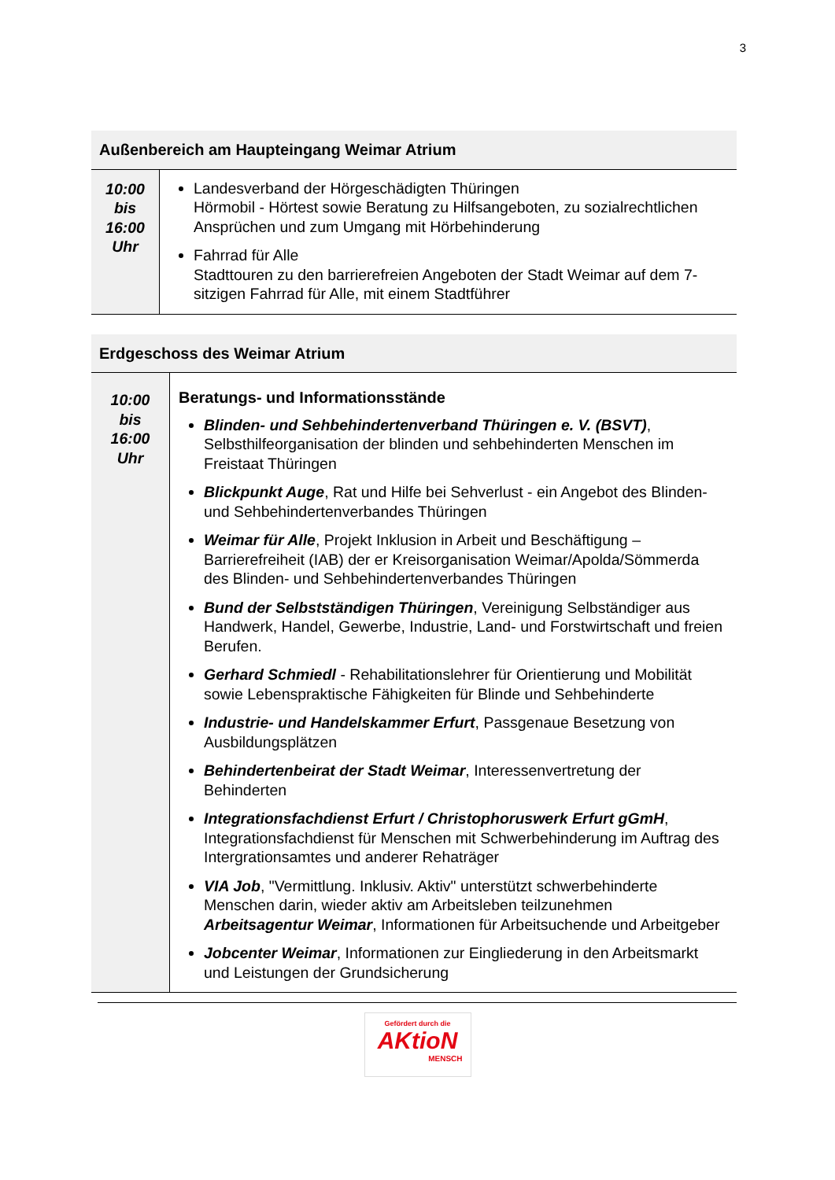3
| Außenbereich am Haupteingang Weimar Atrium | |
| --- | --- |
| 10:00 bis 16:00 Uhr | Landesverband der Hörgeschädigten Thüringen Hörmobil - Hörtest sowie Beratung zu Hilfsangeboten, zu sozialrechtlichen Ansprüchen und zum Umgang mit Hörbehinderung Fahrrad für Alle Stadttouren zu den barrierefreien Angeboten der Stadt Weimar auf dem 7-sitzigen Fahrrad für Alle, mit einem Stadtführer |
| Erdgeschoss des Weimar Atrium | |
| --- | --- |
| 10:00 bis 16:00 Uhr | Beratungs- und Informationsstände Blinden- und Sehbehindertenverband Thüringen e. V. (BSVT) , Selbsthilfeorganisation der blinden und sehbehinderten Menschen im Freistaat Thüringen Blickpunkt Auge , Rat und Hilfe bei Sehverlust - ein Angebot des Blinden- und Sehbehindertenverbandes Thüringen Weimar für Alle , Projekt Inklusion in Arbeit und Beschäftigung – Barrierefreiheit (IAB) der er Kreisorganisation Weimar/Apolda/Sömmerda des Blinden- und Sehbehindertenverbandes Thüringen Bund der Selbstständigen Thüringen , Vereinigung Selbständiger aus Handwerk, Handel, Gewerbe, Industrie, Land- und Forstwirtschaft und freien Berufen. Gerhard Schmiedl - Rehabilitationslehrer für Orientierung und Mobilität sowie Lebenspraktische Fähigkeiten für Blinde und Sehbehinderte Industrie- und Handelskammer Erfurt , Passgenaue Besetzung von Ausbildungsplätzen Behindertenbeirat der Stadt Weimar , Interessenvertretung der Behinderten Integrationsfachdienst Erfurt / Christophoruswerk Erfurt gGmH , Integrationsfachdienst für Menschen mit Schwerbehinderung im Auftrag des Intergrationsamtes und anderer Rehaträger VIA Job , "Vermittlung. Inklusiv. Aktiv" unterstützt schwerbehinderte Menschen darin, wieder aktiv am Arbeitsleben teilzunehmen Arbeitsagentur Weimar , Informationen für Arbeitsuchende und Arbeitgeber Jobcenter Weimar , Informationen zur Eingliederung in den Arbeitsmarkt und Leistungen der Grundsicherung |
Gefördert durch die
AKtioN
MENSCH